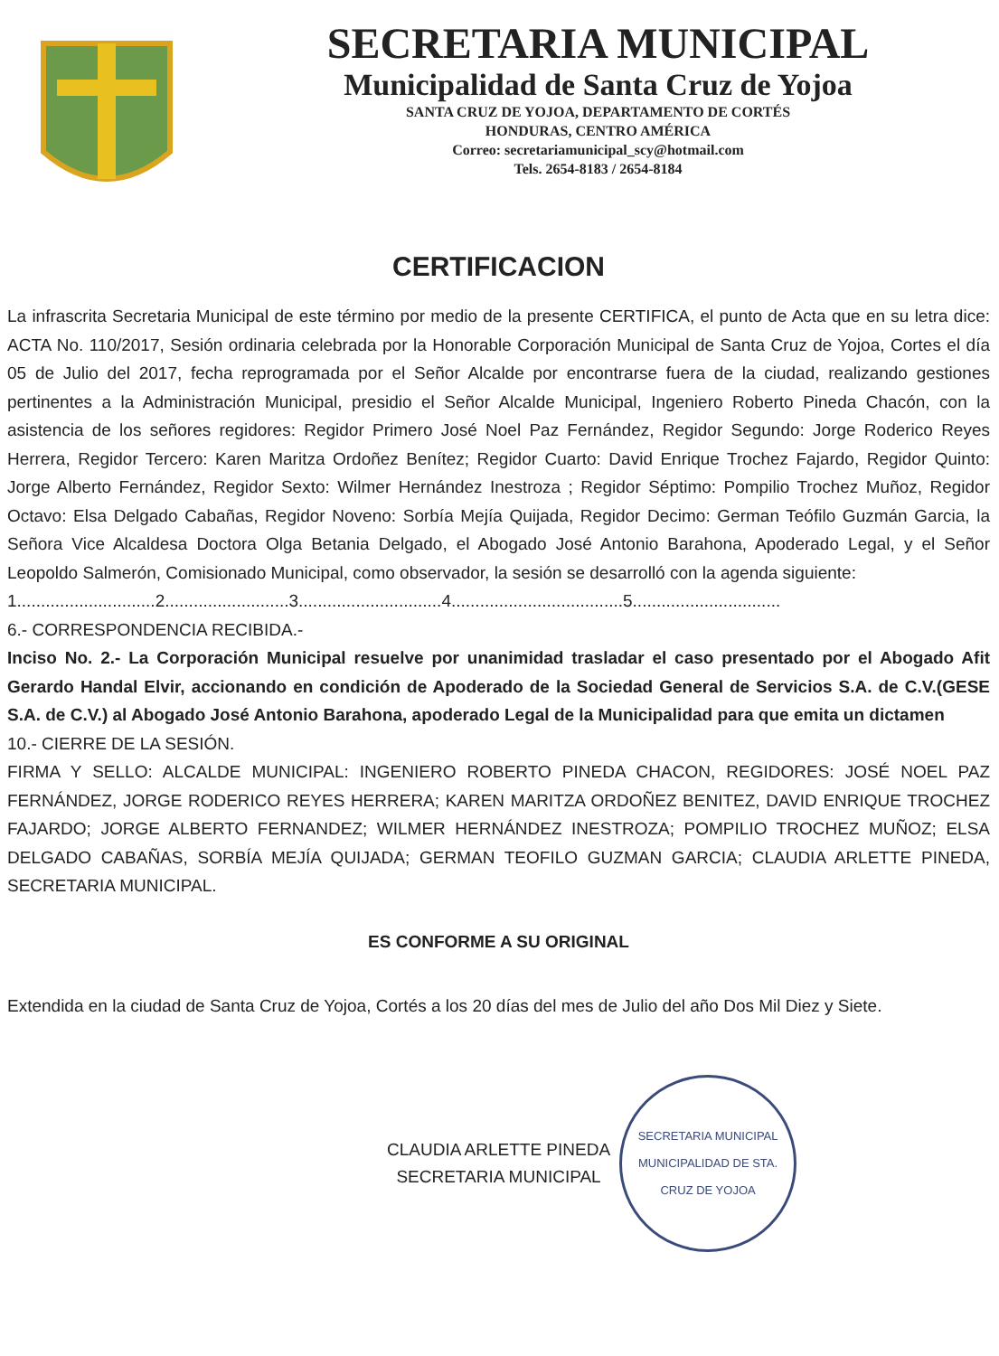SECRETARIA MUNICIPAL
Municipalidad de Santa Cruz de Yojoa
SANTA CRUZ DE YOJOA, DEPARTAMENTO DE CORTÉS
HONDURAS, CENTRO AMÉRICA
Correo: secretariamunicipal_scy@hotmail.com
Tels. 2654-8183 / 2654-8184
CERTIFICACION
La infrascrita Secretaria Municipal de este término por medio de la presente CERTIFICA, el punto de Acta que en su letra dice: ACTA No. 110/2017, Sesión ordinaria celebrada por la Honorable Corporación Municipal de Santa Cruz de Yojoa, Cortes el día 05 de Julio del 2017, fecha reprogramada por el Señor Alcalde por encontrarse fuera de la ciudad, realizando gestiones pertinentes a la Administración Municipal, presidio el Señor Alcalde Municipal, Ingeniero Roberto Pineda Chacón, con la asistencia de los señores regidores: Regidor Primero José Noel Paz Fernández, Regidor Segundo: Jorge Roderico Reyes Herrera, Regidor Tercero: Karen Maritza Ordoñez Benítez; Regidor Cuarto: David Enrique Trochez Fajardo, Regidor Quinto: Jorge Alberto Fernández, Regidor Sexto: Wilmer Hernández Inestroza ; Regidor Séptimo: Pompilio Trochez Muñoz, Regidor Octavo: Elsa Delgado Cabañas, Regidor Noveno: Sorbía Mejía Quijada, Regidor Decimo: German Teófilo Guzmán Garcia, la Señora Vice Alcaldesa Doctora Olga Betania Delgado, el Abogado José Antonio Barahona, Apoderado Legal, y el Señor Leopoldo Salmerón, Comisionado Municipal, como observador, la sesión se desarrolló con la agenda siguiente:
1.............................2..........................3..............................4....................................5...............................
6.- CORRESPONDENCIA RECIBIDA.-
Inciso No. 2.- La Corporación Municipal resuelve por unanimidad trasladar el caso presentado por el Abogado Afit Gerardo Handal Elvir, accionando en condición de Apoderado de la Sociedad General de Servicios S.A. de C.V.(GESE S.A. de C.V.) al Abogado José Antonio Barahona, apoderado Legal de la Municipalidad para que emita un dictamen
10.- CIERRE DE LA SESIÓN.
FIRMA Y SELLO: ALCALDE MUNICIPAL: INGENIERO ROBERTO PINEDA CHACON, REGIDORES: JOSÉ NOEL PAZ FERNÁNDEZ, JORGE RODERICO REYES HERRERA; KAREN MARITZA ORDOÑEZ BENITEZ, DAVID ENRIQUE TROCHEZ FAJARDO; JORGE ALBERTO FERNANDEZ; WILMER HERNÁNDEZ INESTROZA; POMPILIO TROCHEZ MUÑOZ; ELSA DELGADO CABAÑAS, SORBÍA MEJÍA QUIJADA; GERMAN TEOFILO GUZMAN GARCIA; CLAUDIA ARLETTE PINEDA, SECRETARIA MUNICIPAL.
ES CONFORME A SU ORIGINAL
Extendida en la ciudad de Santa Cruz de Yojoa, Cortés a los 20 días del mes de Julio del año Dos Mil Diez y Siete.
CLAUDIA ARLETTE PINEDA
SECRETARIA MUNICIPAL
SECRETARIA MUNICIPAL
MUNICIPALIDAD DE STA. CRUZ DE YOJOA